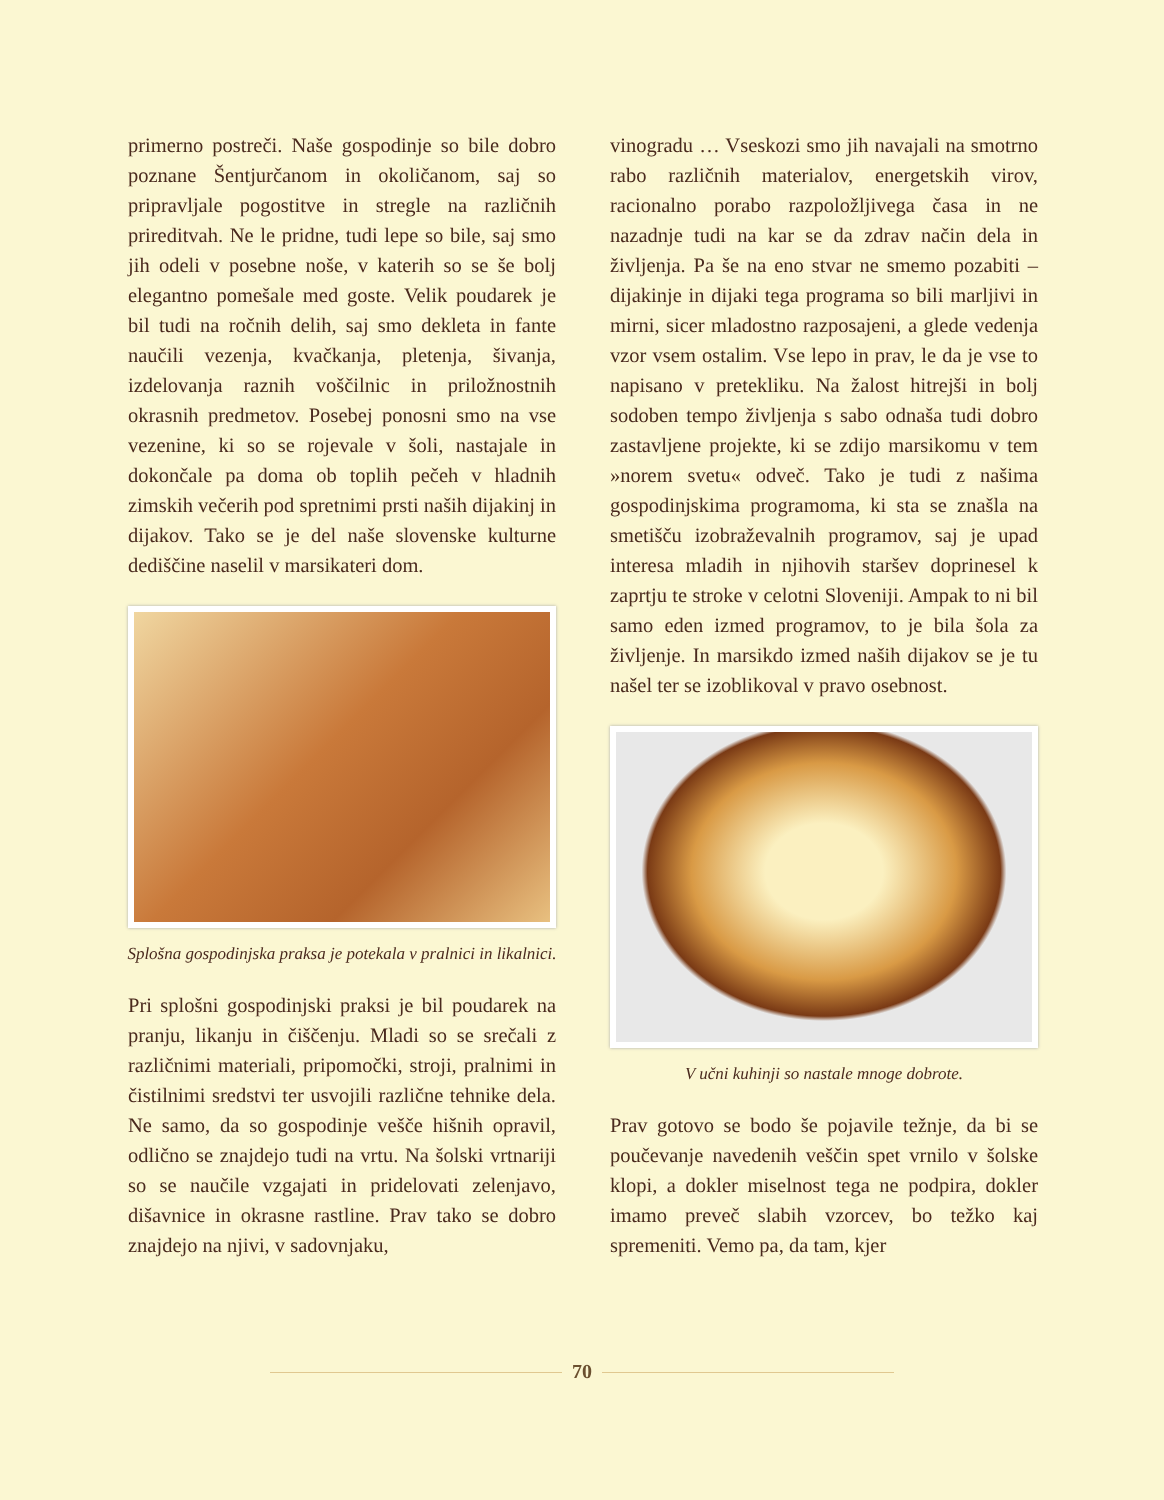primerno postreči. Naše gospodinje so bile dobro poznane Šentjurčanom in okoličanom, saj so pripravljale pogostitve in stregle na različnih prireditvah. Ne le pridne, tudi lepe so bile, saj smo jih odeli v posebne noše, v katerih so se še bolj elegantno pomešale med goste. Velik poudarek je bil tudi na ročnih delih, saj smo dekleta in fante naučili vezenja, kvačkanja, pletenja, šivanja, izdelovanja raznih voščilnic in priložnostnih okrasnih predmetov. Posebej ponosni smo na vse vezenine, ki so se rojevale v šoli, nastajale in dokončale pa doma ob toplih pečeh v hladnih zimskih večerih pod spretnimi prsti naših dijakinj in dijakov. Tako se je del naše slovenske kulturne dediščine naselil v marsikateri dom.
Splošna gospodinjska praksa je potekala v pralnici in likalnici.
Pri splošni gospodinjski praksi je bil poudarek na pranju, likanju in čiščenju. Mladi so se srečali z različnimi materiali, pripomočki, stroji, pralnimi in čistilnimi sredstvi ter usvojili različne tehnike dela. Ne samo, da so gospodinje vešče hišnih opravil, odlično se znajdejo tudi na vrtu. Na šolski vrtnariji so se naučile vzgajati in pridelovati zelenjavo, dišavnice in okrasne rastline. Prav tako se dobro znajdejo na njivi, v sadovnjaku,
vinogradu … Vseskozi smo jih navajali na smotrno rabo različnih materialov, energetskih virov, racionalno porabo razpoložljivega časa in ne nazadnje tudi na kar se da zdrav način dela in življenja. Pa še na eno stvar ne smemo pozabiti – dijakinje in dijaki tega programa so bili marljivi in mirni, sicer mladostno razposajeni, a glede vedenja vzor vsem ostalim. Vse lepo in prav, le da je vse to napisano v pretekliku. Na žalost hitrejši in bolj sodoben tempo življenja s sabo odnaša tudi dobro zastavljene projekte, ki se zdijo marsikomu v tem »norem svetu« odveč. Tako je tudi z našima gospodinjskima programoma, ki sta se znašla na smetišču izobraževalnih programov, saj je upad interesa mladih in njihovih staršev doprinesel k zaprtju te stroke v celotni Sloveniji. Ampak to ni bil samo eden izmed programov, to je bila šola za življenje. In marsikdo izmed naših dijakov se je tu našel ter se izoblikoval v pravo osebnost.
V učni kuhinji so nastale mnoge dobrote.
Prav gotovo se bodo še pojavile težnje, da bi se poučevanje navedenih veščin spet vrnilo v šolske klopi, a dokler miselnost tega ne podpira, dokler imamo preveč slabih vzorcev, bo težko kaj spremeniti. Vemo pa, da tam, kjer
70